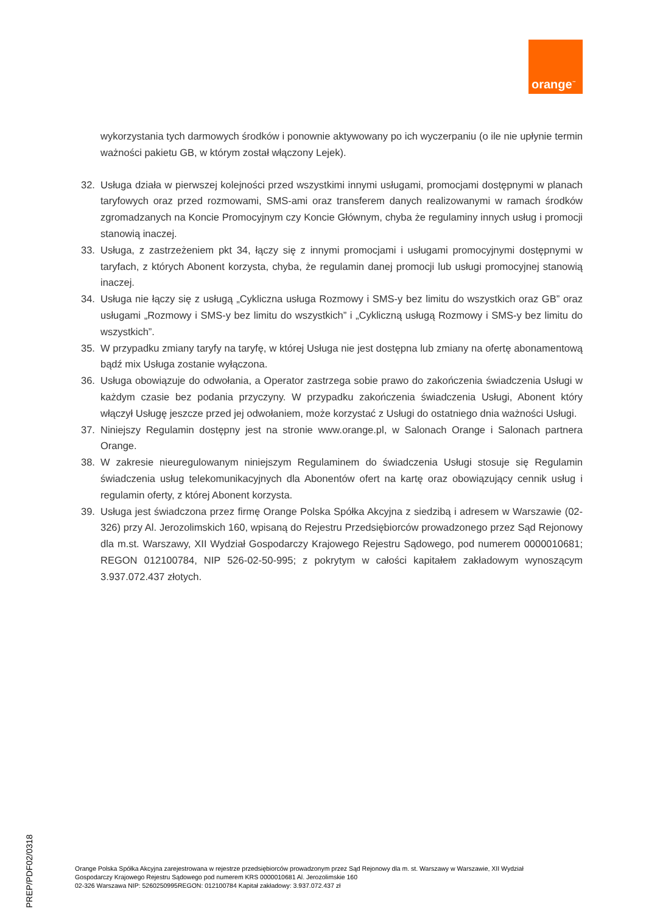orange<sup>™</sup>
wykorzystania tych darmowych środków i ponownie aktywowany po ich wyczerpaniu (o ile nie upłynie termin ważności pakietu GB, w którym został włączony Lejek).
32. Usługa działa w pierwszej kolejności przed wszystkimi innymi usługami, promocjami dostępnymi w planach taryfowych oraz przed rozmowami, SMS-ami oraz transferem danych realizowanymi w ramach środków zgromadzanych na Koncie Promocyjnym czy Koncie Głównym, chyba że regulaminy innych usług i promocji stanowią inaczej.
33. Usługa, z zastrzeżeniem pkt 34, łączy się z innymi promocjami i usługami promocyjnymi dostępnymi w taryfach, z których Abonent korzysta, chyba, że regulamin danej promocji lub usługi promocyjnej stanowią inaczej.
34. Usługa nie łączy się z usługą „Cykliczna usługa Rozmowy i SMS-y bez limitu do wszystkich oraz GB” oraz usługami „Rozmowy i SMS-y bez limitu do wszystkich” i „Cykliczną usługą Rozmowy i SMS-y bez limitu do wszystkich”.
35. W przypadku zmiany taryfy na taryfę, w której Usługa nie jest dostępna lub zmiany na ofertę abonamentową bądź mix Usługa zostanie wyłączona.
36. Usługa obowiązuje do odwołania, a Operator zastrzega sobie prawo do zakończenia świadczenia Usługi w każdym czasie bez podania przyczyny. W przypadku zakończenia świadczenia Usługi, Abonent który włączył Usługę jeszcze przed jej odwołaniem, może korzystać z Usługi do ostatniego dnia ważności Usługi.
37. Niniejszy Regulamin dostępny jest na stronie www.orange.pl, w Salonach Orange i Salonach partnera Orange.
38. W zakresie nieuregulowanym niniejszym Regulaminem do świadczenia Usługi stosuje się Regulamin świadczenia usług telekomunikacyjnych dla Abonentów ofert na kartę oraz obowiązujący cennik usług i regulamin oferty, z której Abonent korzysta.
39. Usługa jest świadczona przez firmę Orange Polska Spółka Akcyjna z siedzibą i adresem w Warszawie (02-326) przy Al. Jerozolimskich 160, wpisaną do Rejestru Przedsiębiorców prowadzonego przez Sąd Rejonowy dla m.st. Warszawy, XII Wydział Gospodarczy Krajowego Rejestru Sądowego, pod numerem 0000010681; REGON 012100784, NIP 526-02-50-995; z pokrytym w całości kapitałem zakładowym wynoszącym 3.937.072.437 złotych.
Orange Polska Spółka Akcyjna zarejestrowana w rejestrze przedsiębiorców prowadzonym przez Sąd Rejonowy dla m. st. Warszawy w Warszawie, XII Wydział
Gospodarczy Krajowego Rejestru Sądowego pod numerem KRS 0000010681 Al. Jerozolimskie 160
02-326 Warszawa NIP: 5260250995REGON: 012100784 Kapitał zakładowy: 3.937.072.437 zł
PREP/PDF02/0318